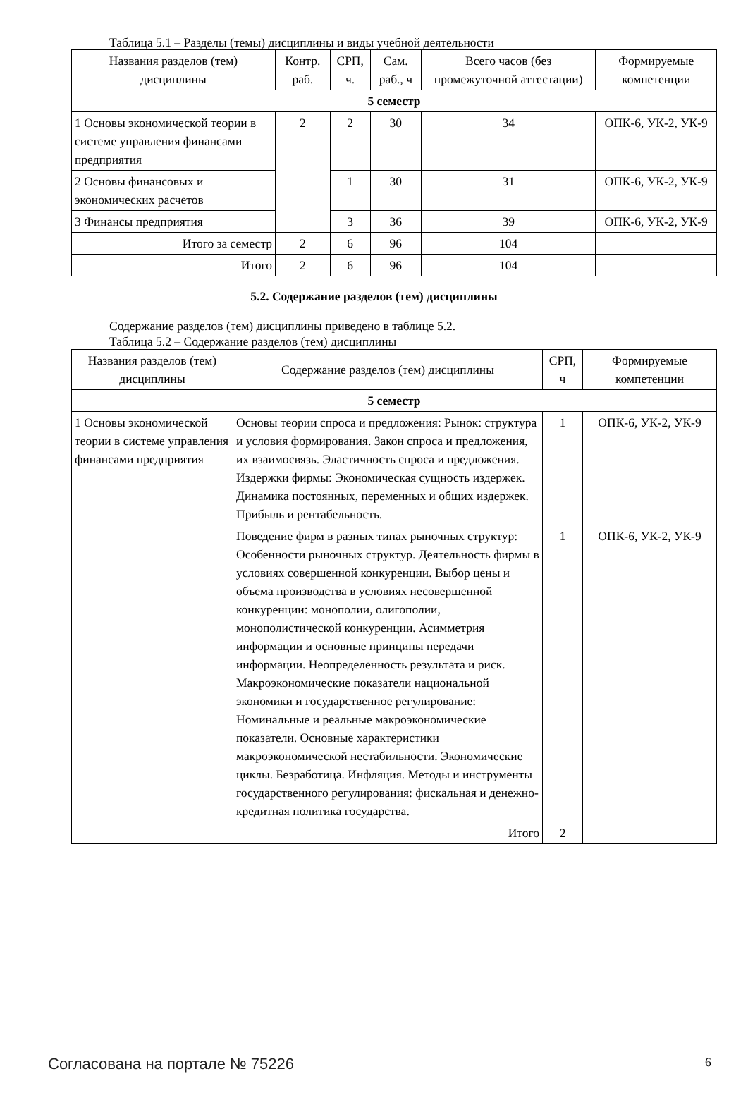Таблица 5.1 – Разделы (темы) дисциплины и виды учебной деятельности
| Названия разделов (тем) дисциплины | Контр. раб. | СРП, ч. | Сам. раб., ч | Всего часов (без промежуточной аттестации) | Формируемые компетенции |
| --- | --- | --- | --- | --- | --- |
| 5 семестр | | | | | |
| 1 Основы экономической теории в системе управления финансами предприятия | 2 | 2 | 30 | 34 | ОПК-6, УК-2, УК-9 |
| 2 Основы финансовых и экономических расчетов | | 1 | 30 | 31 | ОПК-6, УК-2, УК-9 |
| 3 Финансы предприятия | | 3 | 36 | 39 | ОПК-6, УК-2, УК-9 |
| Итого за семестр | 2 | 6 | 96 | 104 | |
| Итого | 2 | 6 | 96 | 104 | |
5.2. Содержание разделов (тем) дисциплины
Содержание разделов (тем) дисциплины приведено в таблице 5.2.
Таблица 5.2 – Содержание разделов (тем) дисциплины
| Названия разделов (тем) дисциплины | Содержание разделов (тем) дисциплины | СРП, ч | Формируемые компетенции |
| --- | --- | --- | --- |
| 5 семестр | | | |
| 1 Основы экономической теории в системе управления финансами предприятия | Основы теории спроса и предложения: Рынок: структура и условия формирования. Закон спроса и предложения, их взаимосвязь. Эластичность спроса и предложения. Издержки фирмы: Экономическая сущность издержек. Динамика постоянных, переменных и общих издержек. Прибыль и рентабельность. | 1 | ОПК-6, УК-2, УК-9 |
| | Поведение фирм в разных типах рыночных структур: Особенности рыночных структур. Деятельность фирмы в условиях совершенной конкуренции. Выбор цены и объема производства в условиях несовершенной конкуренции: монополии, олигополии, монополистической конкуренции. Асимметрия информации и основные принципы передачи информации. Неопределенность результата и риск. Макроэкономические показатели национальной экономики и государственное регулирование: Номинальные и реальные макроэкономические показатели. Основные характеристики макроэкономической нестабильности. Экономические циклы. Безработица. Инфляция. Методы и инструменты государственного регулирования: фискальная и денежно-кредитная политика государства. | 1 | ОПК-6, УК-2, УК-9 |
| | Итого | 2 | |
Согласована на портале № 75226 6